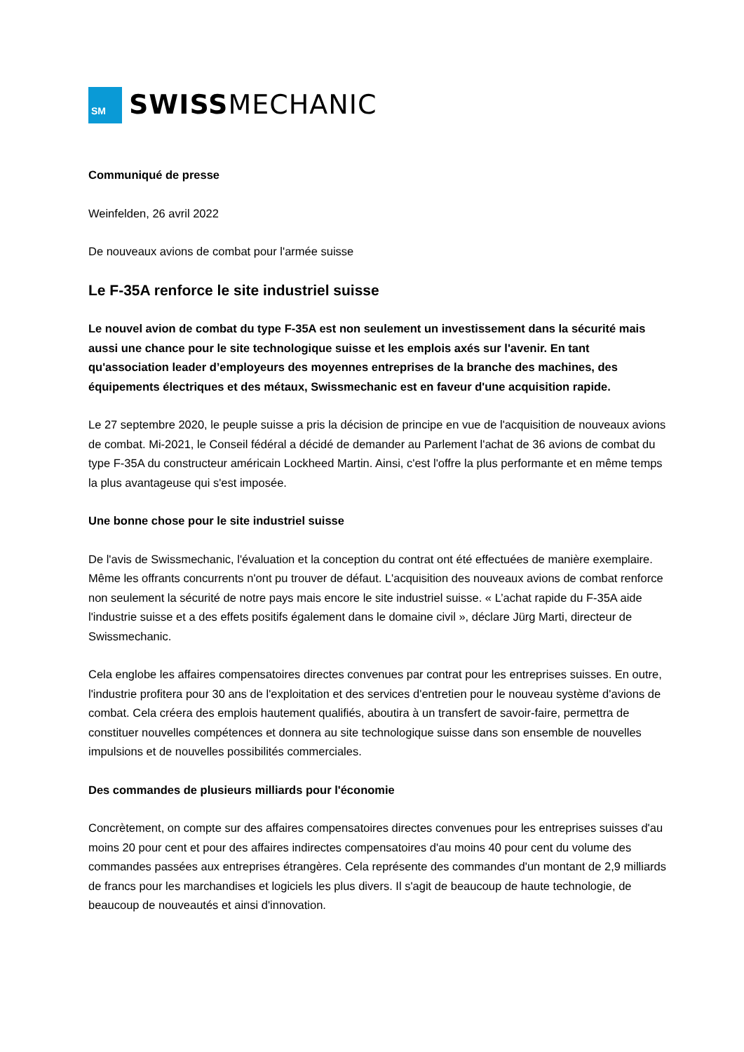SM
SWISSMECHANIC
Communiqué de presse
Weinfelden, 26 avril 2022
De nouveaux avions de combat pour l'armée suisse
Le F-35A renforce le site industriel suisse
Le nouvel avion de combat du type F-35A est non seulement un investissement dans la sécurité mais aussi une chance pour le site technologique suisse et les emplois axés sur l'avenir. En tant qu'association leader d’employeurs des moyennes entreprises de la branche des machines, des équipements électriques et des métaux, Swissmechanic est en faveur d'une acquisition rapide.
Le 27 septembre 2020, le peuple suisse a pris la décision de principe en vue de l'acquisition de nouveaux avions de combat. Mi-2021, le Conseil fédéral a décidé de demander au Parlement l'achat de 36 avions de combat du type F-35A du constructeur américain Lockheed Martin. Ainsi, c'est l'offre la plus performante et en même temps la plus avantageuse qui s'est imposée.
Une bonne chose pour le site industriel suisse
De l'avis de Swissmechanic, l'évaluation et la conception du contrat ont été effectuées de manière exemplaire. Même les offrants concurrents n'ont pu trouver de défaut. L'acquisition des nouveaux avions de combat renforce non seulement la sécurité de notre pays mais encore le site industriel suisse. « L’achat rapide du F-35A aide l'industrie suisse et a des effets positifs également dans le domaine civil », déclare Jürg Marti, directeur de Swissmechanic.
Cela englobe les affaires compensatoires directes convenues par contrat pour les entreprises suisses. En outre, l'industrie profitera pour 30 ans de l'exploitation et des services d'entretien pour le nouveau système d'avions de combat. Cela créera des emplois hautement qualifiés, aboutira à un transfert de savoir-faire, permettra de constituer nouvelles compétences et donnera au site technologique suisse dans son ensemble de nouvelles impulsions et de nouvelles possibilités commerciales.
Des commandes de plusieurs milliards pour l'économie
Concrètement, on compte sur des affaires compensatoires directes convenues pour les entreprises suisses d'au moins 20 pour cent et pour des affaires indirectes compensatoires d'au moins 40 pour cent du volume des commandes passées aux entreprises étrangères. Cela représente des commandes d'un montant de 2,9 milliards de francs pour les marchandises et logiciels les plus divers. Il s'agit de beaucoup de haute technologie, de beaucoup de nouveautés et ainsi d'innovation.